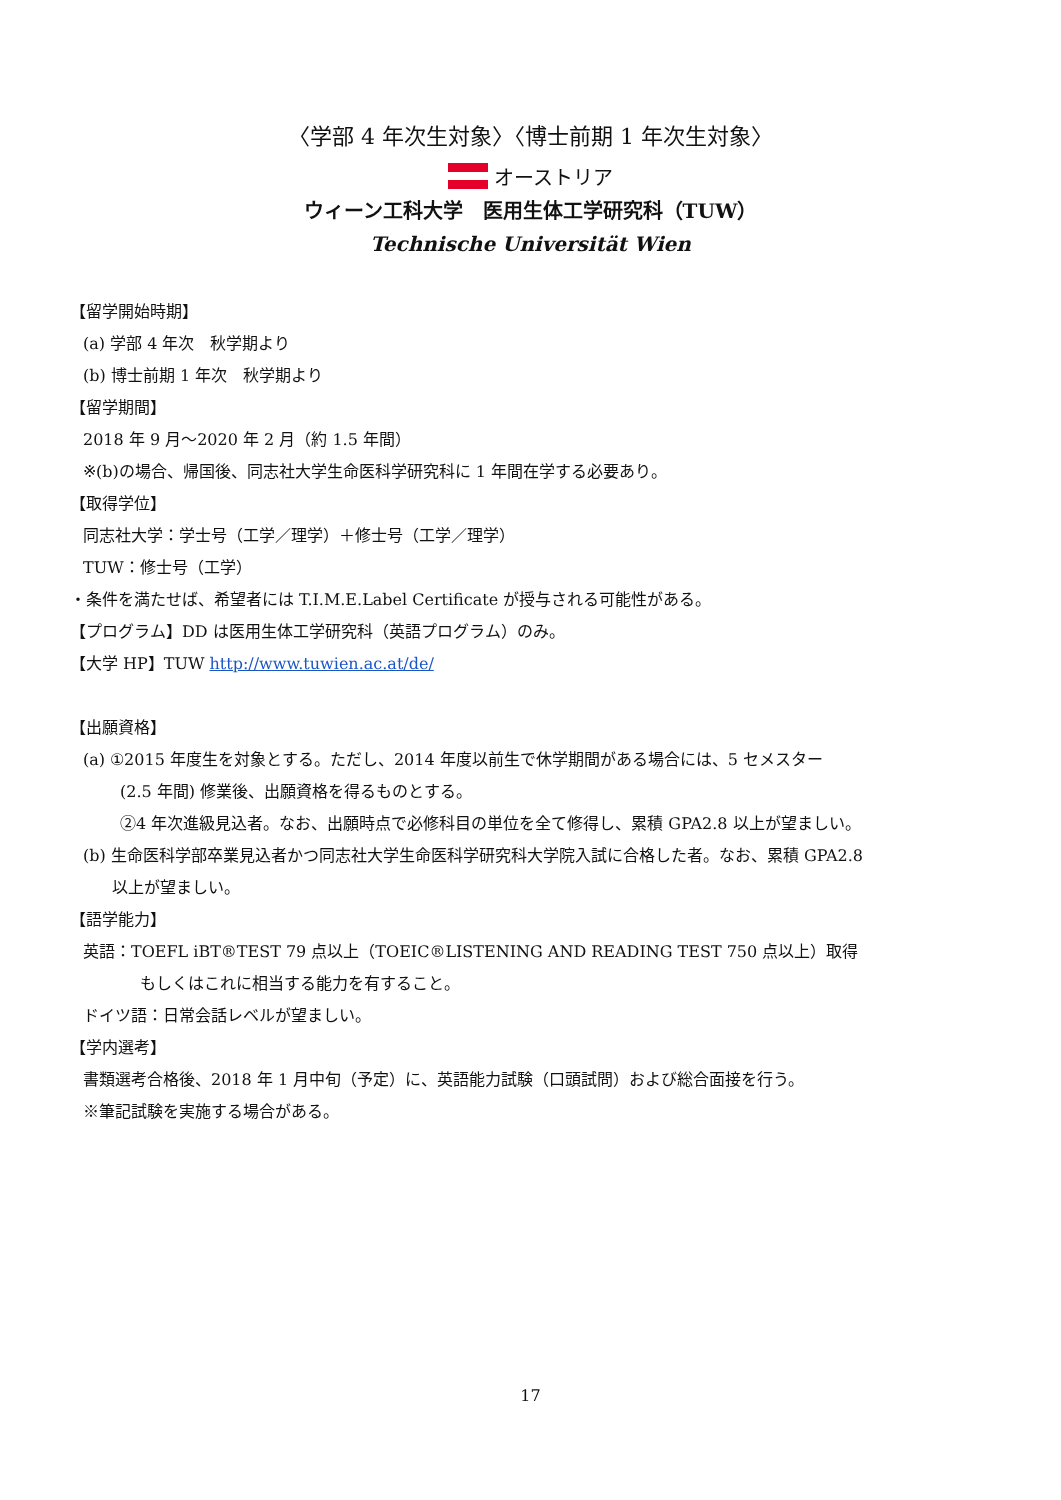〈学部 4 年次生対象〉〈博士前期 1 年次生対象〉
オーストリア
ウィーン工科大学　医用生体工学研究科（TUW）
Technische Universität Wien
【留学開始時期】
(a) 学部 4 年次　秋学期より
(b) 博士前期 1 年次　秋学期より
【留学期間】
2018 年 9 月～2020 年 2 月（約 1.5 年間）
※(b)の場合、帰国後、同志社大学生命医科学研究科に 1 年間在学する必要あり。
【取得学位】
同志社大学：学士号（工学／理学）＋修士号（工学／理学）
TUW：修士号（工学）
・条件を満たせば、希望者には T.I.M.E.Label Certificate が授与される可能性がある。
【プログラム】DD は医用生体工学研究科（英語プログラム）のみ。
【大学 HP】TUW http://www.tuwien.ac.at/de/
【出願資格】
(a) ①2015 年度生を対象とする。ただし、2014 年度以前生で休学期間がある場合には、5 セメスター
(2.5 年間) 修業後、出願資格を得るものとする。
②4 年次進級見込者。なお、出願時点で必修科目の単位を全て修得し、累積 GPA2.8 以上が望ましい。
(b) 生命医科学部卒業見込者かつ同志社大学生命医科学研究科大学院入試に合格した者。なお、累積 GPA2.8
以上が望ましい。
【語学能力】
英語：TOEFL iBT®TEST 79 点以上（TOEIC®LISTENING AND READING TEST 750 点以上）取得
もしくはこれに相当する能力を有すること。
ドイツ語：日常会話レベルが望ましい。
【学内選考】
書類選考合格後、2018 年 1 月中旬（予定）に、英語能力試験（口頭試問）および総合面接を行う。
※筆記試験を実施する場合がある。
17